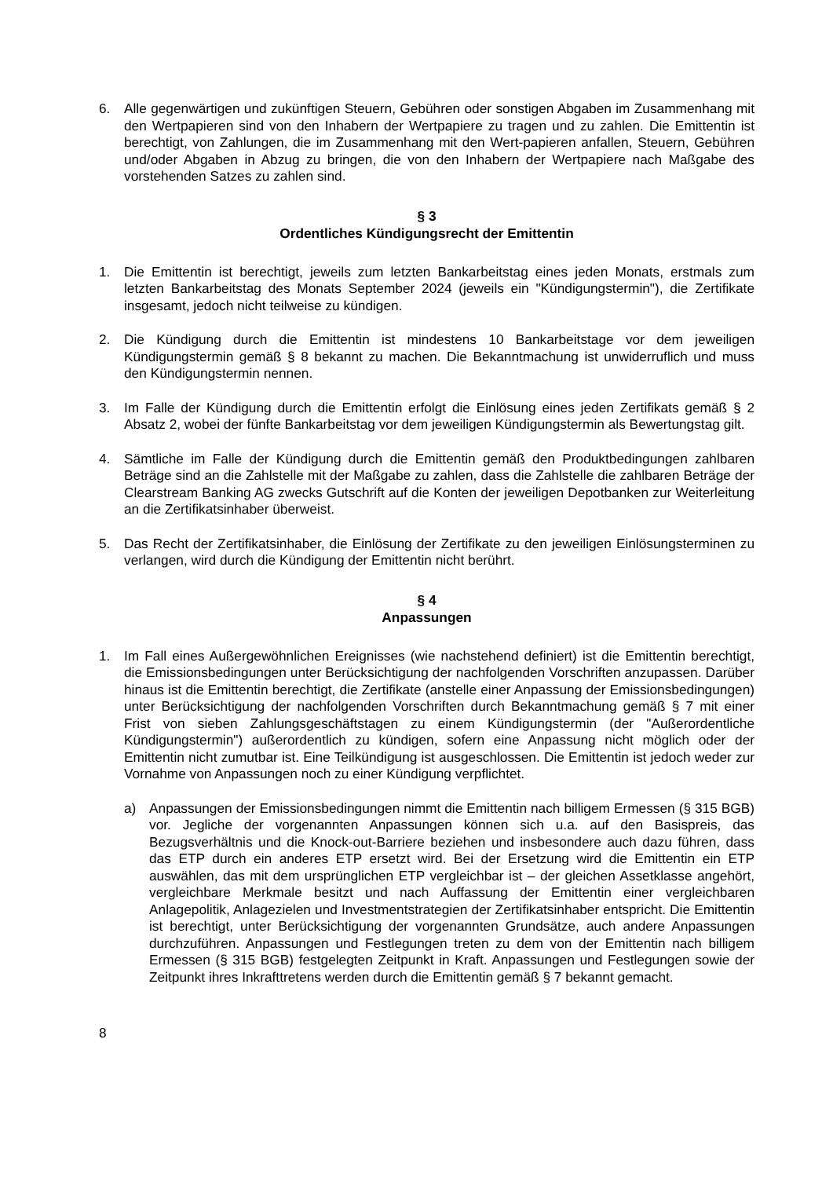6. Alle gegenwärtigen und zukünftigen Steuern, Gebühren oder sonstigen Abgaben im Zusammenhang mit den Wertpapieren sind von den Inhabern der Wertpapiere zu tragen und zu zahlen. Die Emittentin ist berechtigt, von Zahlungen, die im Zusammenhang mit den Wert-papieren anfallen, Steuern, Gebühren und/oder Abgaben in Abzug zu bringen, die von den Inhabern der Wertpapiere nach Maßgabe des vorstehenden Satzes zu zahlen sind.
§ 3
Ordentliches Kündigungsrecht der Emittentin
1. Die Emittentin ist berechtigt, jeweils zum letzten Bankarbeitstag eines jeden Monats, erstmals zum letzten Bankarbeitstag des Monats September 2024 (jeweils ein "Kündigungstermin"), die Zertifikate insgesamt, jedoch nicht teilweise zu kündigen.
2. Die Kündigung durch die Emittentin ist mindestens 10 Bankarbeitstage vor dem jeweiligen Kündigungstermin gemäß § 8 bekannt zu machen. Die Bekanntmachung ist unwiderruflich und muss den Kündigungstermin nennen.
3. Im Falle der Kündigung durch die Emittentin erfolgt die Einlösung eines jeden Zertifikats gemäß § 2 Absatz 2, wobei der fünfte Bankarbeitstag vor dem jeweiligen Kündigungstermin als Bewertungstag gilt.
4. Sämtliche im Falle der Kündigung durch die Emittentin gemäß den Produktbedingungen zahlbaren Beträge sind an die Zahlstelle mit der Maßgabe zu zahlen, dass die Zahlstelle die zahlbaren Beträge der Clearstream Banking AG zwecks Gutschrift auf die Konten der jeweiligen Depotbanken zur Weiterleitung an die Zertifikatsinhaber überweist.
5. Das Recht der Zertifikatsinhaber, die Einlösung der Zertifikate zu den jeweiligen Einlösungsterminen zu verlangen, wird durch die Kündigung der Emittentin nicht berührt.
§ 4
Anpassungen
1. Im Fall eines Außergewöhnlichen Ereignisses (wie nachstehend definiert) ist die Emittentin berechtigt, die Emissionsbedingungen unter Berücksichtigung der nachfolgenden Vorschriften anzupassen. Darüber hinaus ist die Emittentin berechtigt, die Zertifikate (anstelle einer Anpassung der Emissionsbedingungen) unter Berücksichtigung der nachfolgenden Vorschriften durch Bekanntmachung gemäß § 7 mit einer Frist von sieben Zahlungsgeschäftstagen zu einem Kündigungstermin (der "Außerordentliche Kündigungstermin") außerordentlich zu kündigen, sofern eine Anpassung nicht möglich oder der Emittentin nicht zumutbar ist. Eine Teilkündigung ist ausgeschlossen. Die Emittentin ist jedoch weder zur Vornahme von Anpassungen noch zu einer Kündigung verpflichtet.
a) Anpassungen der Emissionsbedingungen nimmt die Emittentin nach billigem Ermessen (§ 315 BGB) vor. Jegliche der vorgenannten Anpassungen können sich u.a. auf den Basispreis, das Bezugsverhältnis und die Knock-out-Barriere beziehen und insbesondere auch dazu führen, dass das ETP durch ein anderes ETP ersetzt wird. Bei der Ersetzung wird die Emittentin ein ETP auswählen, das mit dem ursprünglichen ETP vergleichbar ist – der gleichen Assetklasse angehört, vergleichbare Merkmale besitzt und nach Auffassung der Emittentin einer vergleichbaren Anlagepolitik, Anlagezielen und Investmentstrategien der Zertifikatsinhaber entspricht. Die Emittentin ist berechtigt, unter Berücksichtigung der vorgenannten Grundsätze, auch andere Anpassungen durchzuführen. Anpassungen und Festlegungen treten zu dem von der Emittentin nach billigem Ermessen (§ 315 BGB) festgelegten Zeitpunkt in Kraft. Anpassungen und Festlegungen sowie der Zeitpunkt ihres Inkrafttretens werden durch die Emittentin gemäß § 7 bekannt gemacht.
8